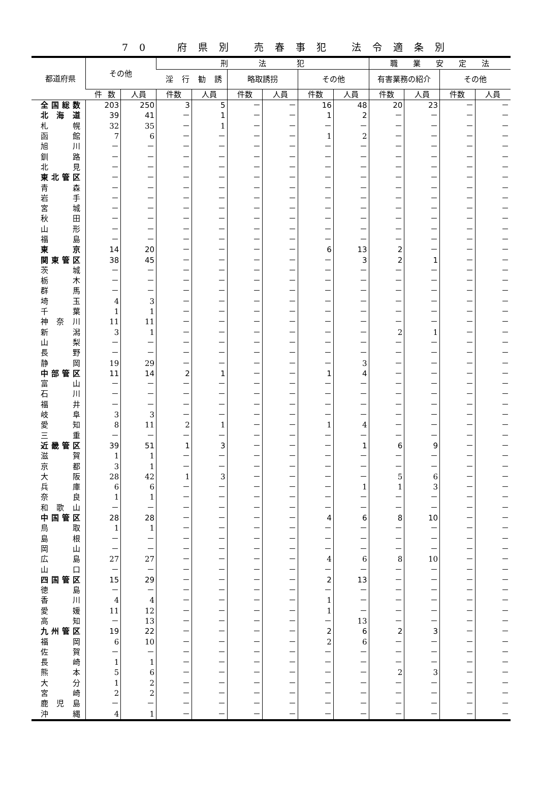70　府県別 売春事犯 法令適条別
| 都道府県 | その他 | | 刑 法 犯 | | | | | | 職 業 安 定 法 | | | |
| --- | --- | --- | --- | --- | --- | --- | --- | --- | --- | --- | --- | --- |
| | | | 淫行勧誘 | | 略取誘拐 | | その他 | | 有害業務の紹介 | | その他 | |
| | 件数 | 人員 | 件数 | 人員 | 件数 | 人員 | 件数 | 人員 | 件数 | 人員 | 件数 | 人員 |
| 全国総数 | 203 | 250 | 3 | 5 | － | － | 16 | 48 | 20 | 23 | － | － |
| 北海道 | 39 | 41 | － | 1 | － | － | 1 | 2 | － | － | － | － |
| 札幌 | 32 | 35 | － | 1 | － | － | － | － | － | － | － | － |
| 函館 | 7 | 6 | － | － | － | － | 1 | 2 | － | － | － | － |
| 旭川 | － | － | － | － | － | － | － | － | － | － | － | － |
| 釧路 | － | － | － | － | － | － | － | － | － | － | － | － |
| 北見 | － | － | － | － | － | － | － | － | － | － | － | － |
| 東北管区 | － | － | － | － | － | － | － | － | － | － | － | － |
| 青森 | － | － | － | － | － | － | － | － | － | － | － | － |
| 岩手 | － | － | － | － | － | － | － | － | － | － | － | － |
| 宮城 | － | － | － | － | － | － | － | － | － | － | － | － |
| 秋田 | － | － | － | － | － | － | － | － | － | － | － | － |
| 山形 | － | － | － | － | － | － | － | － | － | － | － | － |
| 福島 | － | － | － | － | － | － | － | － | － | － | － | － |
| 東京 | 14 | 20 | － | － | － | － | 6 | 13 | 2 | － | － | － |
| 関東管区 | 38 | 45 | － | － | － | － | － | 3 | 2 | 1 | － | － |
| 茨城 | － | － | － | － | － | － | － | － | － | － | － | － |
| 栃木 | － | － | － | － | － | － | － | － | － | － | － | － |
| 群馬 | － | － | － | － | － | － | － | － | － | － | － | － |
| 埼玉 | 4 | 3 | － | － | － | － | － | － | － | － | － | － |
| 千葉 | 1 | 1 | － | － | － | － | － | － | － | － | － | － |
| 神奈川 | 11 | 11 | － | － | － | － | － | － | － | － | － | － |
| 新潟 | 3 | 1 | － | － | － | － | － | － | 2 | 1 | － | － |
| 山梨 | － | － | － | － | － | － | － | － | － | － | － | － |
| 長野 | － | － | － | － | － | － | － | － | － | － | － | － |
| 静岡 | 19 | 29 | － | － | － | － | － | 3 | － | － | － | － |
| 中部管区 | 11 | 14 | 2 | 1 | － | － | 1 | 4 | － | － | － | － |
| 富山 | － | － | － | － | － | － | － | － | － | － | － | － |
| 石川 | － | － | － | － | － | － | － | － | － | － | － | － |
| 福井 | － | － | － | － | － | － | － | － | － | － | － | － |
| 岐阜 | 3 | 3 | － | － | － | － | － | － | － | － | － | － |
| 愛知 | 8 | 11 | 2 | 1 | － | － | 1 | 4 | － | － | － | － |
| 三重 | － | － | － | － | － | － | － | － | － | － | － | － |
| 近畿管区 | 39 | 51 | 1 | 3 | － | － | － | 1 | 6 | 9 | － | － |
| 滋賀 | 1 | 1 | － | － | － | － | － | － | － | － | － | － |
| 京都 | 3 | 1 | － | － | － | － | － | － | － | － | － | － |
| 大阪 | 28 | 42 | 1 | 3 | － | － | － | － | 5 | 6 | － | － |
| 兵庫 | 6 | 6 | － | － | － | － | － | 1 | 1 | 3 | － | － |
| 奈良 | 1 | 1 | － | － | － | － | － | － | － | － | － | － |
| 和歌山 | － | － | － | － | － | － | － | － | － | － | － | － |
| 中国管区 | 28 | 28 | － | － | － | － | 4 | 6 | 8 | 10 | － | － |
| 鳥取 | 1 | 1 | － | － | － | － | － | － | － | － | － | － |
| 島根 | － | － | － | － | － | － | － | － | － | － | － | － |
| 岡山 | － | － | － | － | － | － | － | － | － | － | － | － |
| 広島 | 27 | 27 | － | － | － | － | 4 | 6 | 8 | 10 | － | － |
| 山口 | － | － | － | － | － | － | － | － | － | － | － | － |
| 四国管区 | 15 | 29 | － | － | － | － | 2 | 13 | － | － | － | － |
| 徳島 | － | － | － | － | － | － | － | － | － | － | － | － |
| 香川 | 4 | 4 | － | － | － | － | 1 | － | － | － | － | － |
| 愛媛 | 11 | 12 | － | － | － | － | 1 | － | － | － | － | － |
| 高知 | － | 13 | － | － | － | － | － | 13 | － | － | － | － |
| 九州管区 | 19 | 22 | － | － | － | － | 2 | 6 | 2 | 3 | － | － |
| 福岡 | 6 | 10 | － | － | － | － | 2 | 6 | － | － | － | － |
| 佐賀 | － | － | － | － | － | － | － | － | － | － | － | － |
| 長崎 | 1 | 1 | － | － | － | － | － | － | － | － | － | － |
| 熊本 | 5 | 6 | － | － | － | － | － | － | 2 | 3 | － | － |
| 大分 | 1 | 2 | － | － | － | － | － | － | － | － | － | － |
| 宮崎 | 2 | 2 | － | － | － | － | － | － | － | － | － | － |
| 鹿児島 | － | － | － | － | － | － | － | － | － | － | － | － |
| 沖縄 | 4 | 1 | － | － | － | － | － | － | － | － | － | － |